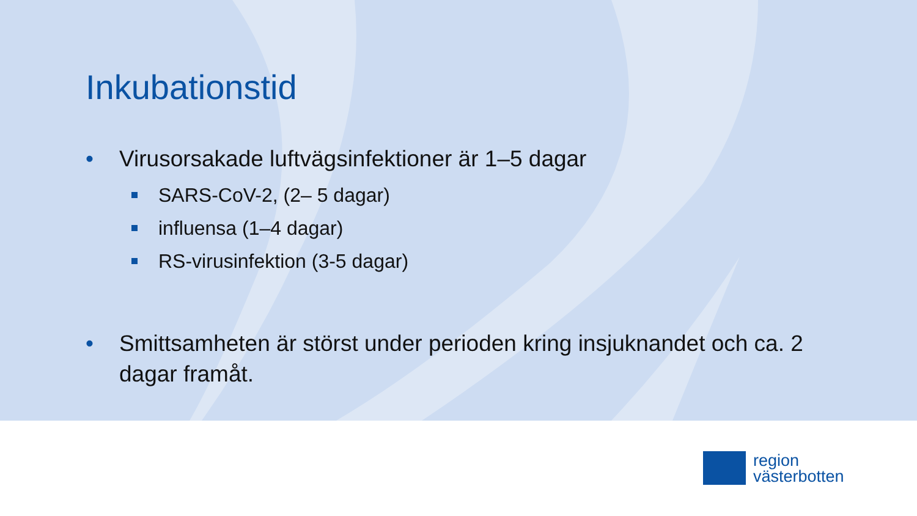Inkubationstid
• Virusorsakade luftvägsinfektioner är 1–5 dagar
SARS-CoV-2, (2– 5 dagar)
influensa (1–4 dagar)
RS-virusinfektion (3-5 dagar)
• Smittsamheten är störst under perioden kring insjuknandet och ca. 2 dagar framåt.
region
västerbotten